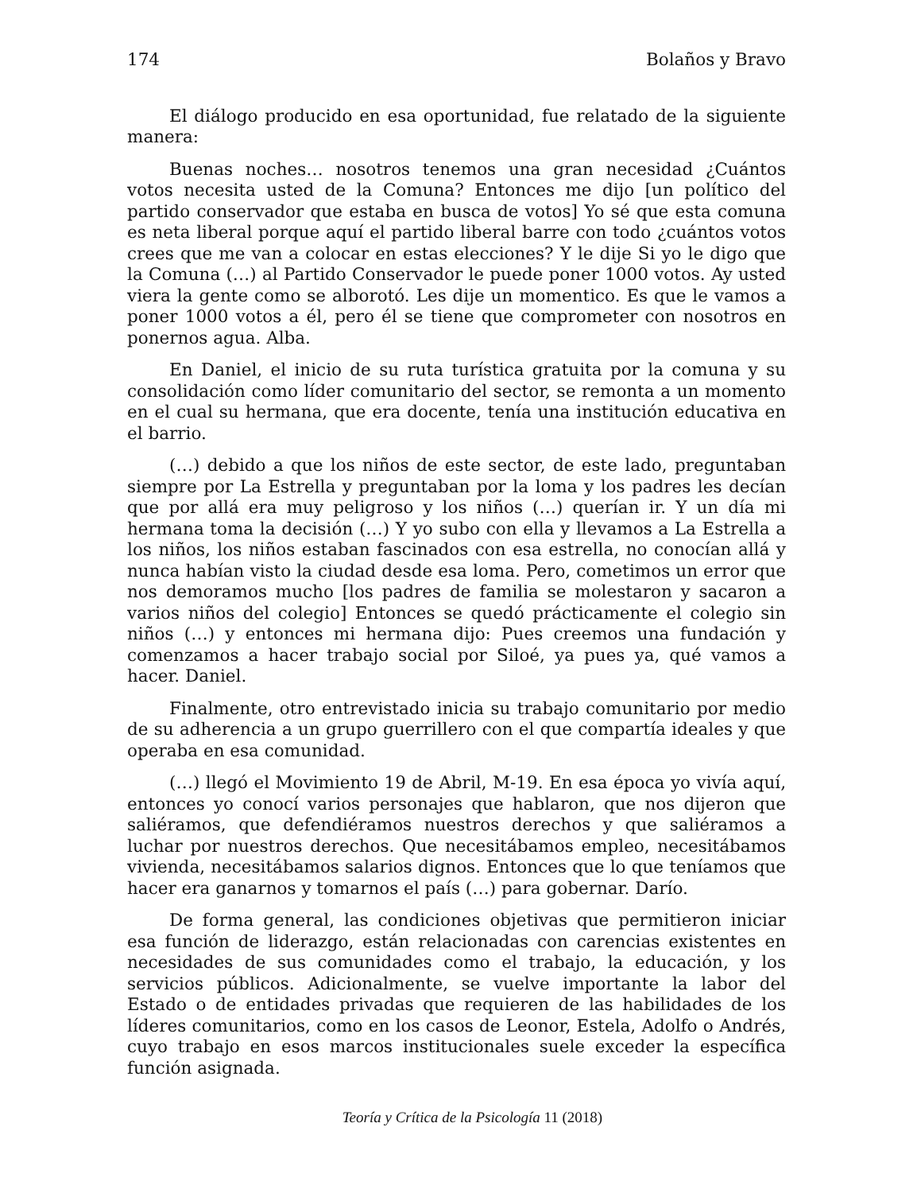174 Bolaños y Bravo
El diálogo producido en esa oportunidad, fue relatado de la siguiente manera:
Buenas noches… nosotros tenemos una gran necesidad ¿Cuántos votos necesita usted de la Comuna? Entonces me dijo [un político del partido conservador que estaba en busca de votos] Yo sé que esta comuna es neta liberal porque aquí el partido liberal barre con todo ¿cuántos votos crees que me van a colocar en estas elecciones? Y le dije Si yo le digo que la Comuna (…) al Partido Conservador le puede poner 1000 votos. Ay usted viera la gente como se alborotó. Les dije un momentico. Es que le vamos a poner 1000 votos a él, pero él se tiene que comprometer con nosotros en ponernos agua. Alba.
En Daniel, el inicio de su ruta turística gratuita por la comuna y su consolidación como líder comunitario del sector, se remonta a un momento en el cual su hermana, que era docente, tenía una institución educativa en el barrio.
(…) debido a que los niños de este sector, de este lado, preguntaban siempre por La Estrella y preguntaban por la loma y los padres les decían que por allá era muy peligroso y los niños (…) querían ir. Y un día mi hermana toma la decisión (…) Y yo subo con ella y llevamos a La Estrella a los niños, los niños estaban fascinados con esa estrella, no conocían allá y nunca habían visto la ciudad desde esa loma. Pero, cometimos un error que nos demoramos mucho [los padres de familia se molestaron y sacaron a varios niños del colegio] Entonces se quedó prácticamente el colegio sin niños (…) y entonces mi hermana dijo: Pues creemos una fundación y comenzamos a hacer trabajo social por Siloé, ya pues ya, qué vamos a hacer. Daniel.
Finalmente, otro entrevistado inicia su trabajo comunitario por medio de su adherencia a un grupo guerrillero con el que compartía ideales y que operaba en esa comunidad.
(…) llegó el Movimiento 19 de Abril, M-19. En esa época yo vivía aquí, entonces yo conocí varios personajes que hablaron, que nos dijeron que saliéramos, que defendiéramos nuestros derechos y que saliéramos a luchar por nuestros derechos. Que necesitábamos empleo, necesitábamos vivienda, necesitábamos salarios dignos. Entonces que lo que teníamos que hacer era ganarnos y tomarnos el país (…) para gobernar. Darío.
De forma general, las condiciones objetivas que permitieron iniciar esa función de liderazgo, están relacionadas con carencias existentes en necesidades de sus comunidades como el trabajo, la educación, y los servicios públicos. Adicionalmente, se vuelve importante la labor del Estado o de entidades privadas que requieren de las habilidades de los líderes comunitarios, como en los casos de Leonor, Estela, Adolfo o Andrés, cuyo trabajo en esos marcos institucionales suele exceder la específica función asignada.
Teoría y Crítica de la Psicología 11 (2018)